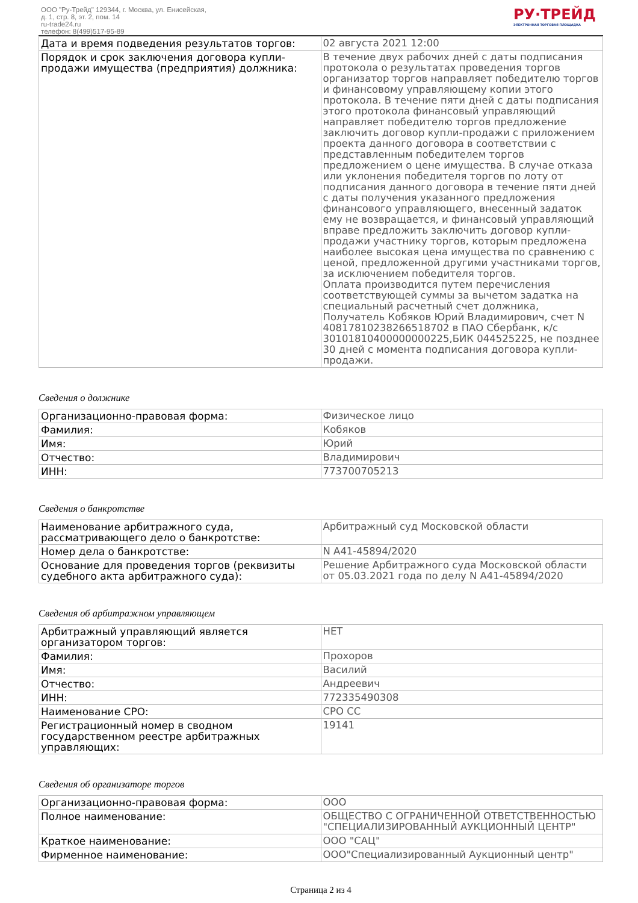ООО "Ру-Трейд" 129344, г. Москва, ул. Енисейская,
д. 1, стр. 8, эт. 2, пом. 14
ru-trade24.ru
телефон: 8(499)517-95-89
РУ·ТРЕЙД
ЭЛЕКТРОННАЯ ТОРГОВАЯ ПЛОЩАДКА
| Дата и время подведения результатов торгов: | 02 августа 2021 12:00 |
| Порядок и срок заключения договора купли-продажи имущества (предприятия) должника: | В течение двух рабочих дней с даты подписания протокола о результатах проведения торгов организатор торгов направляет победителю торгов и финансовому управляющему копии этого протокола. В течение пяти дней с даты подписания этого протокола финансовый управляющий направляет победителю торгов предложение заключить договор купли-продажи с приложением проекта данного договора в соответствии с представленным победителем торгов предложением о цене имущества. В случае отказа или уклонения победителя торгов по лоту от подписания данного договора в течение пяти дней с даты получения указанного предложения финансового управляющего, внесенный задаток ему не возвращается, и финансовый управляющий вправе предложить заключить договор купли-продажи участнику торгов, которым предложена наиболее высокая цена имущества по сравнению с ценой, предложенной другими участниками торгов, за исключением победителя торгов. Оплата производится путем перечисления соответствующей суммы за вычетом задатка на специальный расчетный счет должника, Получатель Кобяков Юрий Владимирович, счет N 40817810238266518702 в ПАО Сбербанк, к/с 30101810400000000225,БИК 044525225, не позднее 30 дней с момента подписания договора купли-продажи. |
Сведения о должнике
| Организационно-правовая форма: | Физическое лицо |
| Фамилия: | Кобяков |
| Имя: | Юрий |
| Отчество: | Владимирович |
| ИНН: | 773700705213 |
Сведения о банкротстве
| Наименование арбитражного суда, рассматривающего дело о банкротстве: | Арбитражный суд Московской области |
| Номер дела о банкротстве: | N А41-45894/2020 |
| Основание для проведения торгов (реквизиты судебного акта арбитражного суда): | Решение Арбитражного суда Московской области от 05.03.2021 года по делу N А41-45894/2020 |
Сведения об арбитражном управляющем
| Арбитражный управляющий является организатором торгов: | НЕТ |
| Фамилия: | Прохоров |
| Имя: | Василий |
| Отчество: | Андреевич |
| ИНН: | 772335490308 |
| Наименование СРО: | СРО СС |
| Регистрационный номер в сводном государственном реестре арбитражных управляющих: | 19141 |
Сведения об организаторе торгов
| Организационно-правовая форма: | ООО |
| Полное наименование: | ОБЩЕСТВО С ОГРАНИЧЕННОЙ ОТВЕТСТВЕННОСТЬЮ "СПЕЦИАЛИЗИРОВАННЫЙ АУКЦИОННЫЙ ЦЕНТР" |
| Краткое наименование: | ООО "САЦ" |
| Фирменное наименование: | ООО"Специализированный Аукционный центр" |
Страница 2 из 4